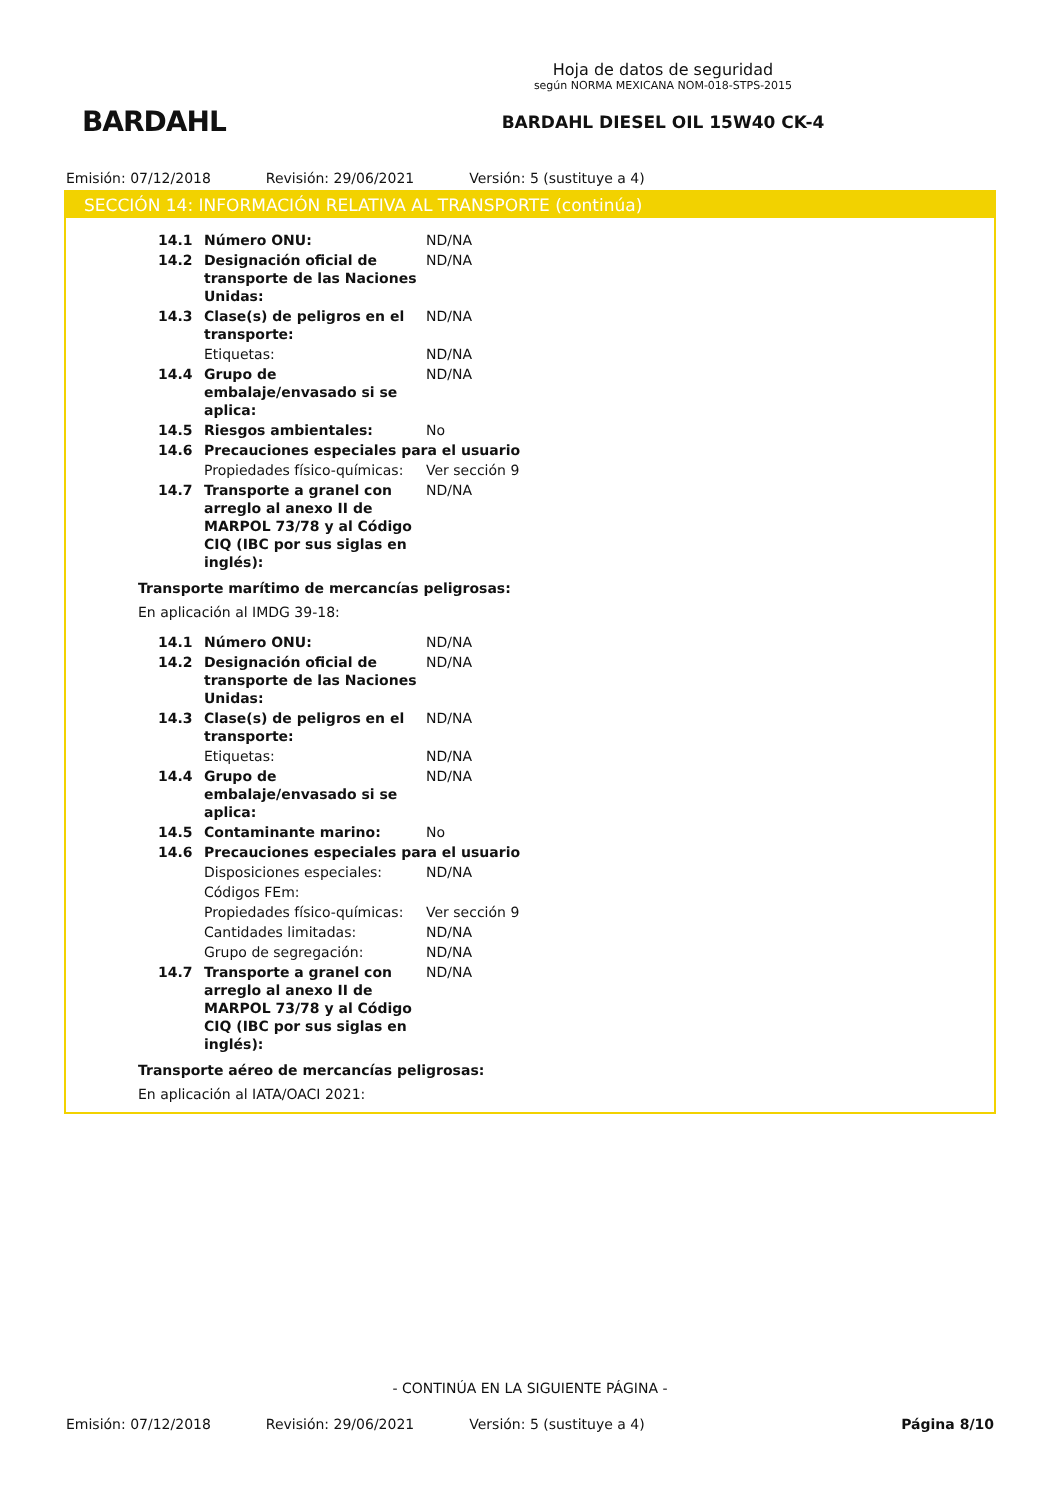BARDAHL
Hoja de datos de seguridad
según NORMA MEXICANA NOM-018-STPS-2015
BARDAHL DIESEL OIL 15W40 CK-4
Emisión: 07/12/2018 Revisión: 29/06/2021 Versión: 5 (sustituye a 4)
SECCIÓN 14: INFORMACIÓN RELATIVA AL TRANSPORTE (continúa)
| 14.1 | Número ONU: | ND/NA |
| 14.2 | Designación oficial de transporte de las Naciones Unidas: | ND/NA |
| 14.3 | Clase(s) de peligros en el transporte: | ND/NA |
| | Etiquetas: | ND/NA |
| 14.4 | Grupo de embalaje/envasado si se aplica: | ND/NA |
| 14.5 | Riesgos ambientales: | No |
| 14.6 | Precauciones especiales para el usuario | |
| | Propiedades físico-químicas: | Ver sección 9 |
| 14.7 | Transporte a granel con arreglo al anexo II de MARPOL 73/78 y al Código CIQ (IBC por sus siglas en inglés): | ND/NA |
Transporte marítimo de mercancías peligrosas:
En aplicación al IMDG 39-18:
| 14.1 | Número ONU: | ND/NA |
| 14.2 | Designación oficial de transporte de las Naciones Unidas: | ND/NA |
| 14.3 | Clase(s) de peligros en el transporte: | ND/NA |
| | Etiquetas: | ND/NA |
| 14.4 | Grupo de embalaje/envasado si se aplica: | ND/NA |
| 14.5 | Contaminante marino: | No |
| 14.6 | Precauciones especiales para el usuario | |
| | Disposiciones especiales: | ND/NA |
| | Códigos FEm: | |
| | Propiedades físico-químicas: | Ver sección 9 |
| | Cantidades limitadas: | ND/NA |
| | Grupo de segregación: | ND/NA |
| 14.7 | Transporte a granel con arreglo al anexo II de MARPOL 73/78 y al Código CIQ (IBC por sus siglas en inglés): | ND/NA |
Transporte aéreo de mercancías peligrosas:
En aplicación al IATA/OACI 2021:
- CONTINÚA EN LA SIGUIENTE PÁGINA -
Emisión: 07/12/2018 Revisión: 29/06/2021 Versión: 5 (sustituye a 4) Página 8/10